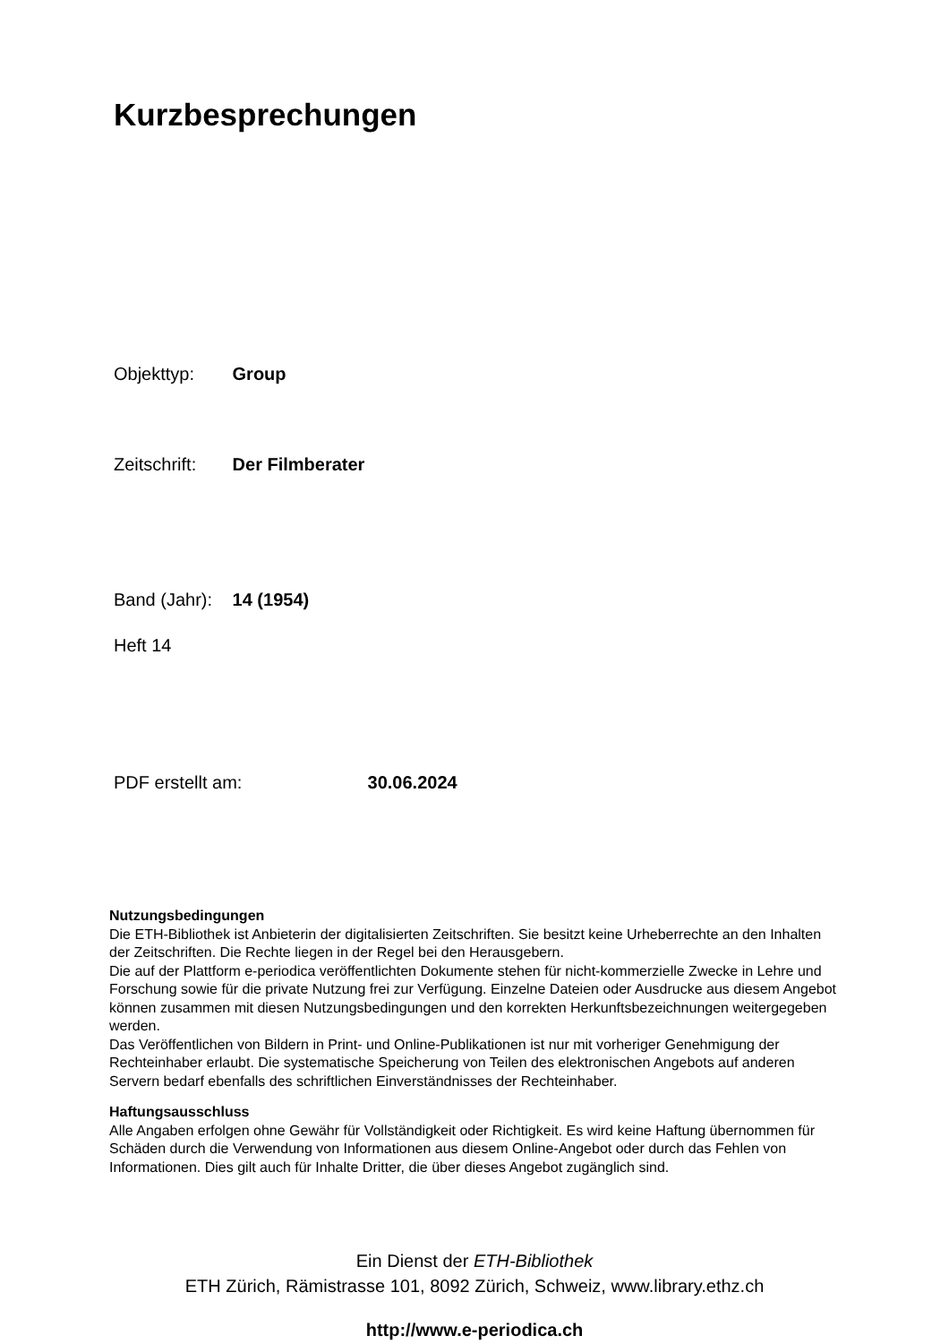Kurzbesprechungen
Objekttyp: Group
Zeitschrift: Der Filmberater
Band (Jahr): 14 (1954)
Heft 14
PDF erstellt am: 30.06.2024
Nutzungsbedingungen
Die ETH-Bibliothek ist Anbieterin der digitalisierten Zeitschriften. Sie besitzt keine Urheberrechte an den Inhalten der Zeitschriften. Die Rechte liegen in der Regel bei den Herausgebern.
Die auf der Plattform e-periodica veröffentlichten Dokumente stehen für nicht-kommerzielle Zwecke in Lehre und Forschung sowie für die private Nutzung frei zur Verfügung. Einzelne Dateien oder Ausdrucke aus diesem Angebot können zusammen mit diesen Nutzungsbedingungen und den korrekten Herkunftsbezeichnungen weitergegeben werden.
Das Veröffentlichen von Bildern in Print- und Online-Publikationen ist nur mit vorheriger Genehmigung der Rechteinhaber erlaubt. Die systematische Speicherung von Teilen des elektronischen Angebots auf anderen Servern bedarf ebenfalls des schriftlichen Einverständnisses der Rechteinhaber.
Haftungsausschluss
Alle Angaben erfolgen ohne Gewähr für Vollständigkeit oder Richtigkeit. Es wird keine Haftung übernommen für Schäden durch die Verwendung von Informationen aus diesem Online-Angebot oder durch das Fehlen von Informationen. Dies gilt auch für Inhalte Dritter, die über dieses Angebot zugänglich sind.
Ein Dienst der ETH-Bibliothek
ETH Zürich, Rämistrasse 101, 8092 Zürich, Schweiz, www.library.ethz.ch
http://www.e-periodica.ch